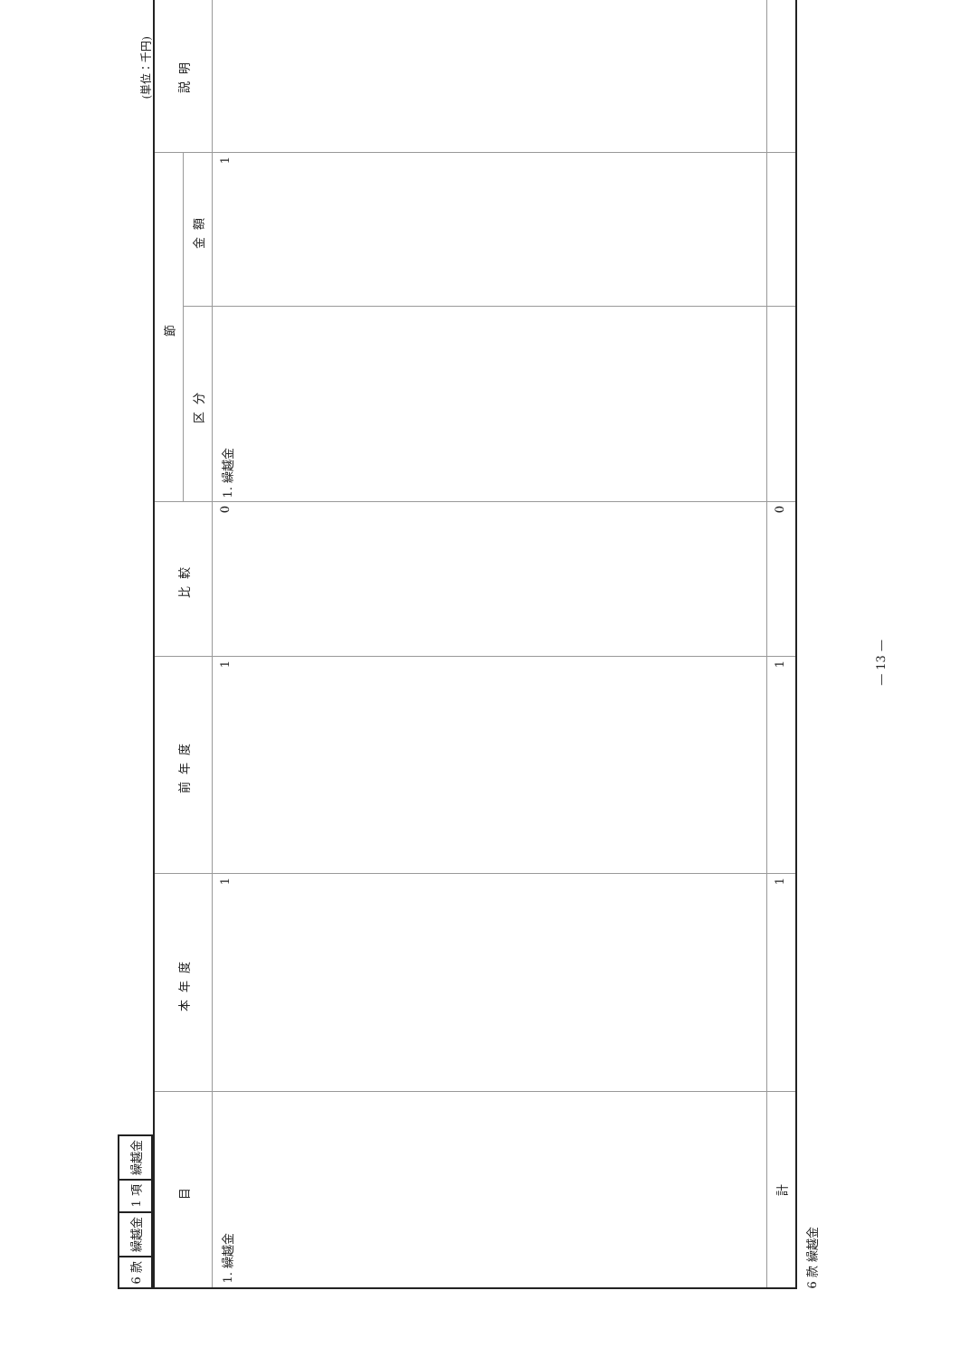| 6 款 | 繰越金 | 1 項 | 繰越金 |
(単位：千円)
| 目 | 本年度 | 前年度 | 比較 | 節 | | 説明 |
| --- | --- | --- | --- | --- | --- | --- |
| | | | | 区分 | 金額 | |
| 1. 繰越金 | 1 | 1 | 0 | 1. 繰越金 | 1 | |
| 計 | 1 | 1 | 0 | | | |
6 款 繰越金
— 13 —